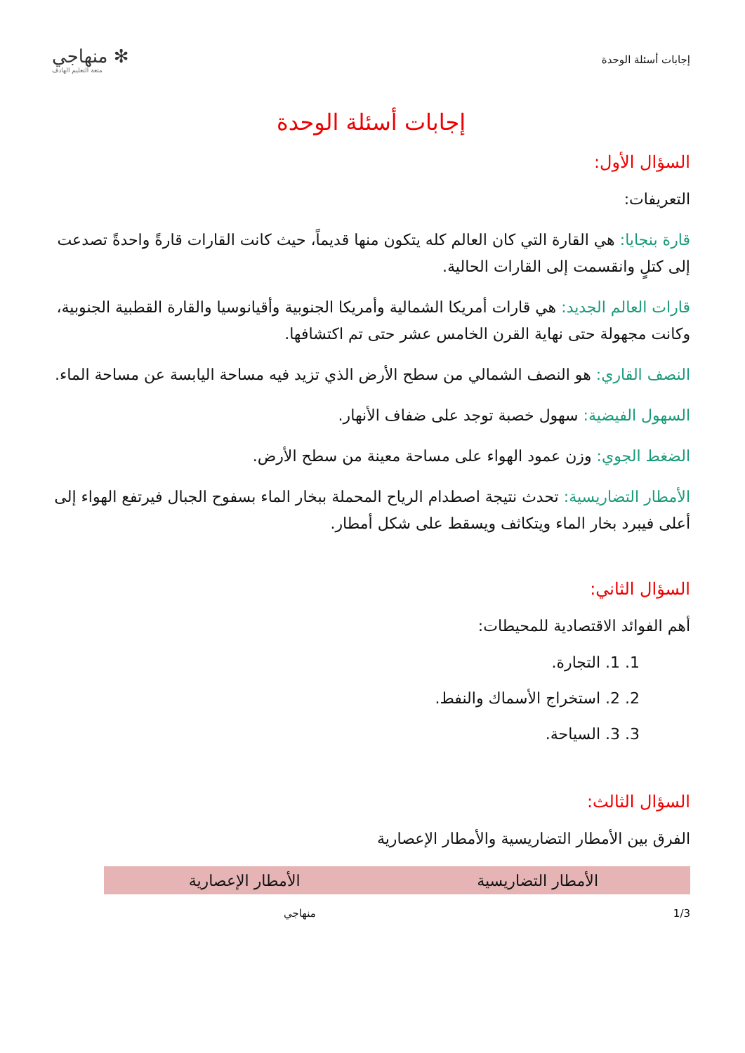إجابات أسئلة الوحدة
✻ منهاجي
متعة التعليم الهادف
إجابات أسئلة الوحدة
السؤال الأول:
التعريفات:
قارة بنجايا: هي القارة التي كان العالم كله يتكون منها قديماً، حيث كانت القارات قارةً واحدةً تصدعت إلى كتلٍ وانقسمت إلى القارات الحالية.
قارات العالم الجديد: هي قارات أمريكا الشمالية وأمريكا الجنوبية وأقيانوسيا والقارة القطبية الجنوبية، وكانت مجهولة حتى نهاية القرن الخامس عشر حتى تم اكتشافها.
النصف القاري: هو النصف الشمالي من سطح الأرض الذي تزيد فيه مساحة اليابسة عن مساحة الماء.
السهول الفيضية: سهول خصبة توجد على ضفاف الأنهار.
الضغط الجوي: وزن عمود الهواء على مساحة معينة من سطح الأرض.
الأمطار التضاريسية: تحدث نتيجة اصطدام الرياح المحملة ببخار الماء بسفوح الجبال فيرتفع الهواء إلى أعلى فيبرد بخار الماء ويتكاثف ويسقط على شكل أمطار.
السؤال الثاني:
أهم الفوائد الاقتصادية للمحيطات:
1. 1. التجارة.
2. 2. استخراج الأسماك والنفط.
3. 3. السياحة.
السؤال الثالث:
الفرق بين الأمطار التضاريسية والأمطار الإعصارية
| الأمطار التضاريسية | الأمطار الإعصارية |
| --- | --- |
1/3 منهاجي